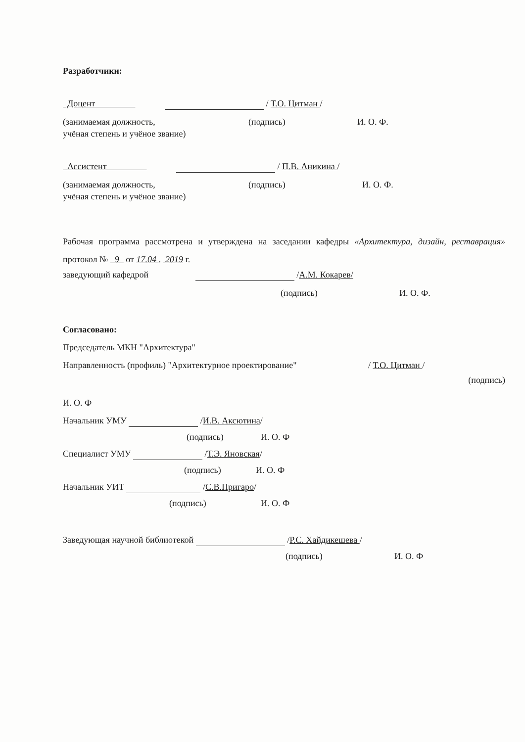Разработчики:
Доцент / Т.О. Цитман /
(занимаемая должность, (подпись) И. О. Ф.
учёная степень и учёное звание)
Ассистент / П.В. Аникина /
(занимаемая должность, (подпись) И. О. Ф.
учёная степень и учёное звание)
Рабочая программа рассмотрена и утверждена на заседании кафедры «Архитектура, дизайн, реставрация» протокол № 9 от 17.04 . 2019 г.
заведующий кафедрой /А.М. Кокарев/
(подпись) И. О. Ф.
Согласовано:
Председатель МКН "Архитектура"
Направленность (профиль) "Архитектурное проектирование" / Т.О. Цитман /
(подпись)
И. О. Ф
Начальник УМУ /И.В. Аксютина/
(подпись) И. О. Ф
Специалист УМУ /Т.Э. Яновская/
(подпись) И. О. Ф
Начальник УИТ /С.В.Пригаро/
(подпись) И. О. Ф
Заведующая научной библиотекой /Р.С. Хайдикешева /
(подпись) И. О. Ф